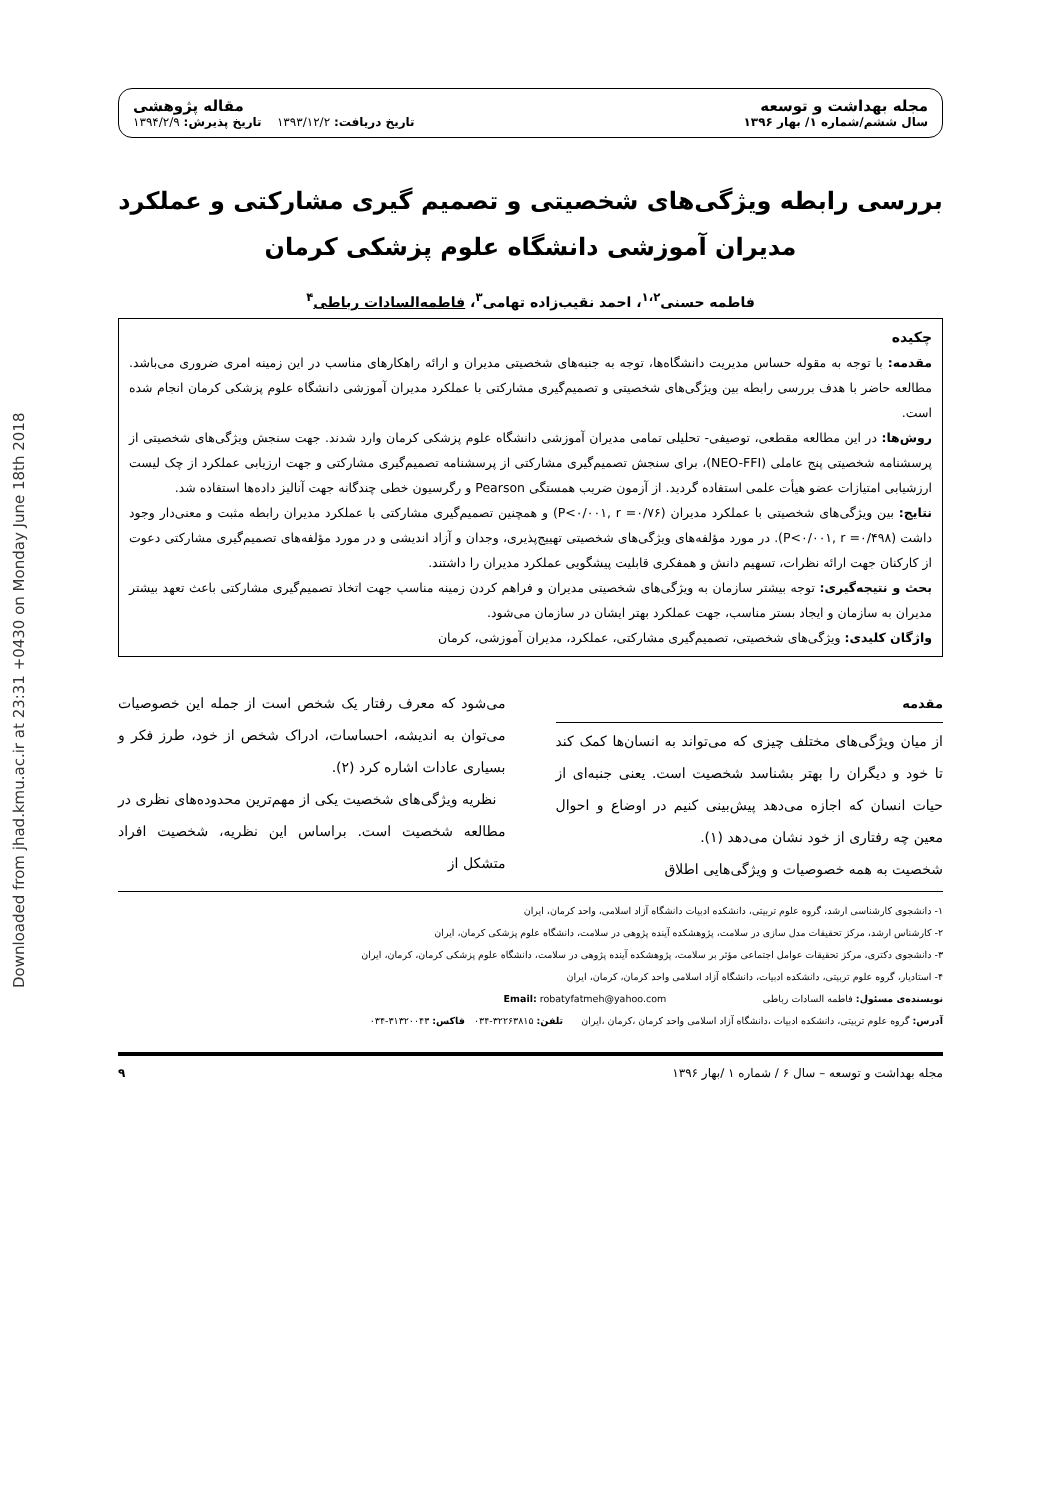Downloaded from jhad.kmu.ac.ir at 23:31 +0430 on Monday June 18th 2018
مجله بهداشت و توسعه
سال ششم/شماره ۱/ بهار ۱۳۹۶
مقاله پژوهشی
تاریخ دریافت: ۱۳۹۳/۱۲/۲ تاریخ پذیرش: ۱۳۹۴/۲/۹
بررسی رابطه ویژگی‌های شخصیتی و تصمیم گیری مشارکتی و عملکرد مدیران آموزشی دانشگاه علوم پزشکی کرمان
فاطمه حسنی<sup>۱،۲</sup>، احمد نقیب‌زاده تهامی<sup>۳</sup>، فاطمه‌السادات رباطی<sup>۴</sup>
چکیده
مقدمه: با توجه به مقوله حساس مدیریت دانشگاه‌ها، توجه به جنبه‌های شخصیتی مدیران و ارائه راهکارهای مناسب در این زمینه امری ضروری می‌باشد. مطالعه حاضر با هدف بررسی رابطه بین ویژگی‌های شخصیتی و تصمیم‌گیری مشارکتی با عملکرد مدیران آموزشی دانشگاه علوم پزشکی کرمان انجام شده است.
روش‌ها: در این مطالعه مقطعی، توصیفی- تحلیلی تمامی مدیران آموزشی دانشگاه علوم پزشکی کرمان وارد شدند. جهت سنجش ویژگی‌های شخصیتی از پرسشنامه شخصیتی پنج عاملی (NEO-FFI)، برای سنجش تصمیم‌گیری مشارکتی از پرسشنامه تصمیم‌گیری مشارکتی و جهت ارزیابی عملکرد از چک لیست ارزشیابی امتیازات عضو هیأت علمی استفاده گردید. از آزمون ضریب همستگی Pearson و رگرسیون خطی چندگانه جهت آنالیز داده‌ها استفاده شد.
نتایج: بین ویژگی‌های شخصیتی با عملکرد مدیران (P<۰/۰۰۱, r =۰/۷۶) و همچنین تصمیم‌گیری مشارکتی با عملکرد مدیران رابطه مثبت و معنی‌دار وجود داشت (P<۰/۰۰۱, r =۰/۴۹۸). در مورد مؤلفه‌های ویژگی‌های شخصیتی تهییج‌پذیری، وجدان و آزاد اندیشی و در مورد مؤلفه‌های تصمیم‌گیری مشارکتی دعوت از کارکنان جهت ارائه نظرات، تسهیم دانش و همفکری قابلیت پیشگویی عملکرد مدیران را داشتند.
بحث و نتیجه‌گیری: توجه بیشتر سازمان به ویژگی‌های شخصیتی مدیران و فراهم کردن زمینه مناسب جهت اتخاذ تصمیم‌گیری مشارکتی باعث تعهد بیشتر مدیران به سازمان و ایجاد بستر مناسب، جهت عملکرد بهتر ایشان در سازمان می‌شود.
واژگان کلیدی: ویژگی‌های شخصیتی، تصمیم‌گیری مشارکتی، عملکرد، مدیران آموزشی، کرمان
مقدمه
از میان ویژگی‌های مختلف چیزی که می‌تواند به انسان‌ها کمک کند تا خود و دیگران را بهتر بشناسد شخصیت است. یعنی جنبه‌ای از حیات انسان که اجازه می‌دهد پیش‌بینی کنیم در اوضاع و احوال معین چه رفتاری از خود نشان می‌دهد (۱).
شخصیت به همه خصوصیات و ویژگی‌هایی اطلاق
می‌شود که معرف رفتار یک شخص است از جمله این خصوصیات می‌توان به اندیشه، احساسات، ادراک شخص از خود، طرز فکر و بسیاری عادات اشاره کرد (۲).
نظریه ویژگی‌های شخصیت یکی از مهم‌ترین محدوده‌های نظری در مطالعه شخصیت است. براساس این نظریه، شخصیت افراد متشکل از
۱- دانشجوی کارشناسی ارشد، گروه علوم تربیتی، دانشکده ادبیات دانشگاه آزاد اسلامی، واحد کرمان، ایران
۲- کارشناس ارشد، مرکز تحقیقات مدل سازی در سلامت، پژوهشکده آینده پژوهی در سلامت، دانشگاه علوم پزشکی کرمان، ایران
۳- دانشجوی دکتری، مرکز تحقیقات عوامل اجتماعی مؤثر بر سلامت، پژوهشکده آینده پژوهی در سلامت، دانشگاه علوم پزشکی کرمان، کرمان، ایران
۴- استادیار، گروه علوم تربیتی، دانشکده ادبیات، دانشگاه آزاد اسلامی واحد کرمان، کرمان، ایران
نویسنده‌ی مسئول: فاطمه السادات رباطی Email: robatyfatmeh@yahoo.com
آدرس: گروه علوم تربیتی، دانشکده ادبیات ،دانشگاه آزاد اسلامی واحد کرمان ،کرمان ،ایران تلفن: ۳۲۲۶۳۸۱۵-۰۳۴ فاکس: ۳۱۳۲۰۰۴۳-۰۳۴
مجله بهداشت و توسعه – سال ۶ / شماره ۱ /بهار ۱۳۹۶ ۹